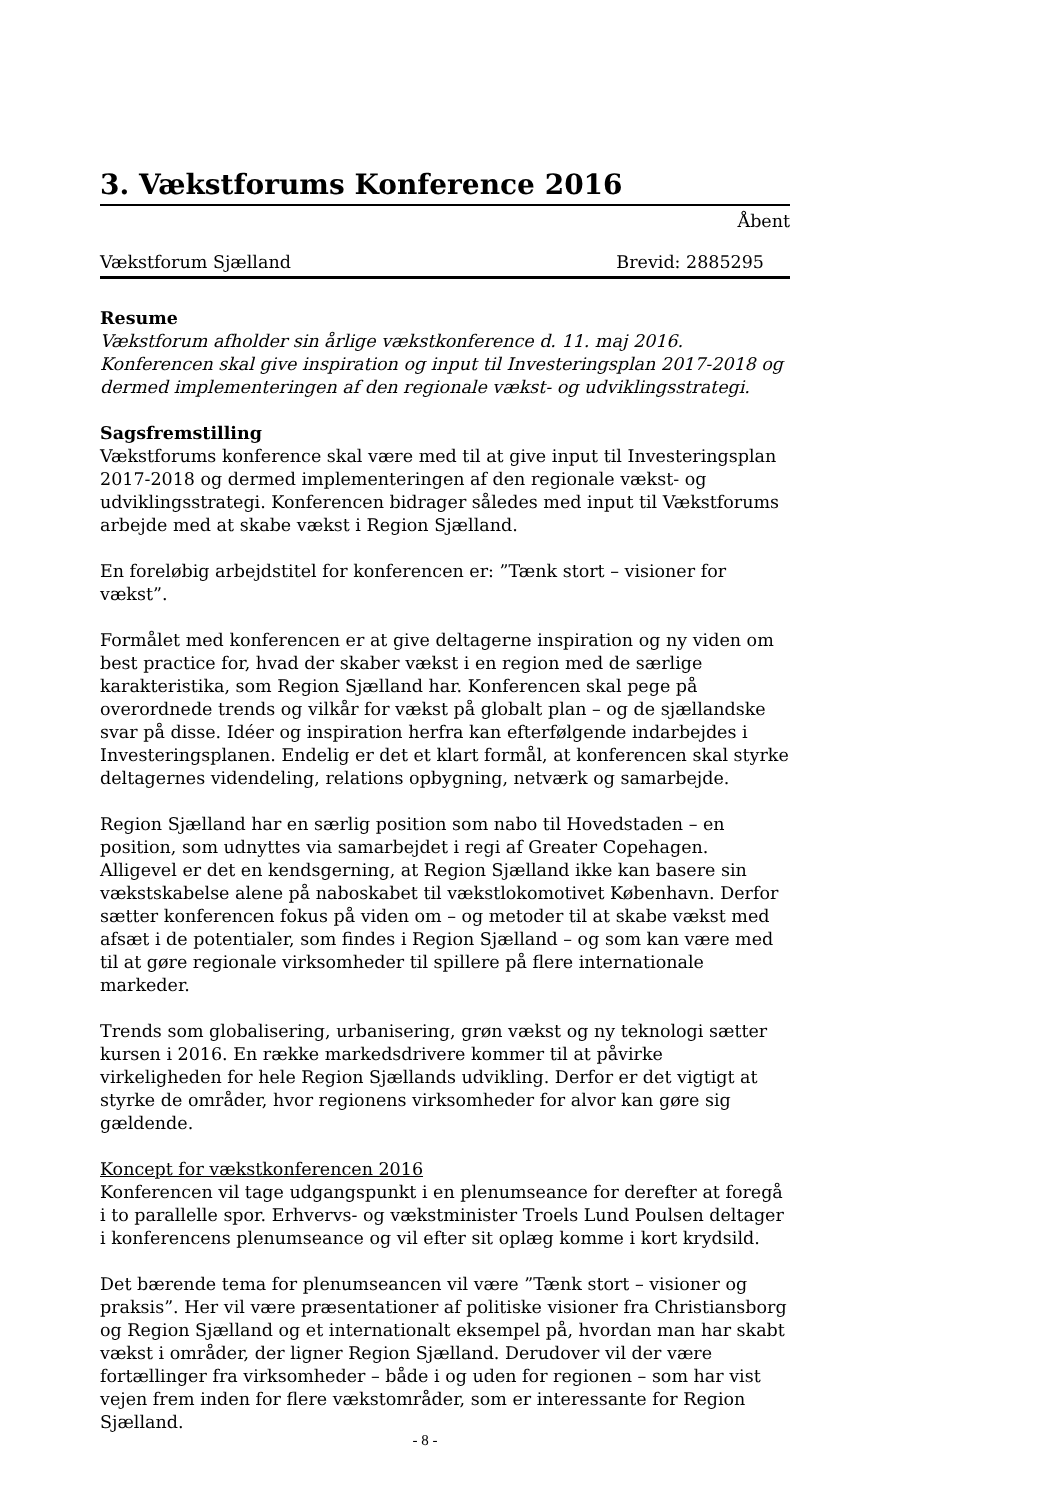3. Vækstforums Konference 2016
Åbent
Vækstforum Sjælland Brevid: 2885295
Resume
Vækstforum afholder sin årlige vækstkonference d. 11. maj 2016. Konferencen skal give inspiration og input til Investeringsplan 2017-2018 og dermed implementeringen af den regionale vækst- og udviklingsstrategi.
Sagsfremstilling
Vækstforums konference skal være med til at give input til Investeringsplan 2017-2018 og dermed implementeringen af den regionale vækst- og udviklingsstrategi. Konferencen bidrager således med input til Vækstforums arbejde med at skabe vækst i Region Sjælland.
En foreløbig arbejdstitel for konferencen er: ”Tænk stort – visioner for vækst”.
Formålet med konferencen er at give deltagerne inspiration og ny viden om best practice for, hvad der skaber vækst i en region med de særlige karakteristika, som Region Sjælland har. Konferencen skal pege på overordnede trends og vilkår for vækst på globalt plan – og de sjællandske svar på disse. Idéer og inspiration herfra kan efterfølgende indarbejdes i Investeringsplanen. Endelig er det et klart formål, at konferencen skal styrke deltagernes videndeling, relations opbygning, netværk og samarbejde.
Region Sjælland har en særlig position som nabo til Hovedstaden – en position, som udnyttes via samarbejdet i regi af Greater Copehagen. Alligevel er det en kendsgerning, at Region Sjælland ikke kan basere sin vækstskabelse alene på naboskabet til vækstlokomotivet København. Derfor sætter konferencen fokus på viden om – og metoder til at skabe vækst med afsæt i de potentialer, som findes i Region Sjælland – og som kan være med til at gøre regionale virksomheder til spillere på flere internationale markeder.
Trends som globalisering, urbanisering, grøn vækst og ny teknologi sætter kursen i 2016. En række markedsdrivere kommer til at påvirke virkeligheden for hele Region Sjællands udvikling. Derfor er det vigtigt at styrke de områder, hvor regionens virksomheder for alvor kan gøre sig gældende.
Koncept for vækstkonferencen 2016
Konferencen vil tage udgangspunkt i en plenumseance for derefter at foregå i to parallelle spor. Erhvervs- og vækstminister Troels Lund Poulsen deltager i konferencens plenumseance og vil efter sit oplæg komme i kort krydsild.
Det bærende tema for plenumseancen vil være ”Tænk stort – visioner og praksis”. Her vil være præsentationer af politiske visioner fra Christiansborg og Region Sjælland og et internationalt eksempel på, hvordan man har skabt vækst i områder, der ligner Region Sjælland. Derudover vil der være fortællinger fra virksomheder – både i og uden for regionen – som har vist vejen frem inden for flere vækstområder, som er interessante for Region Sjælland.
- 8 -